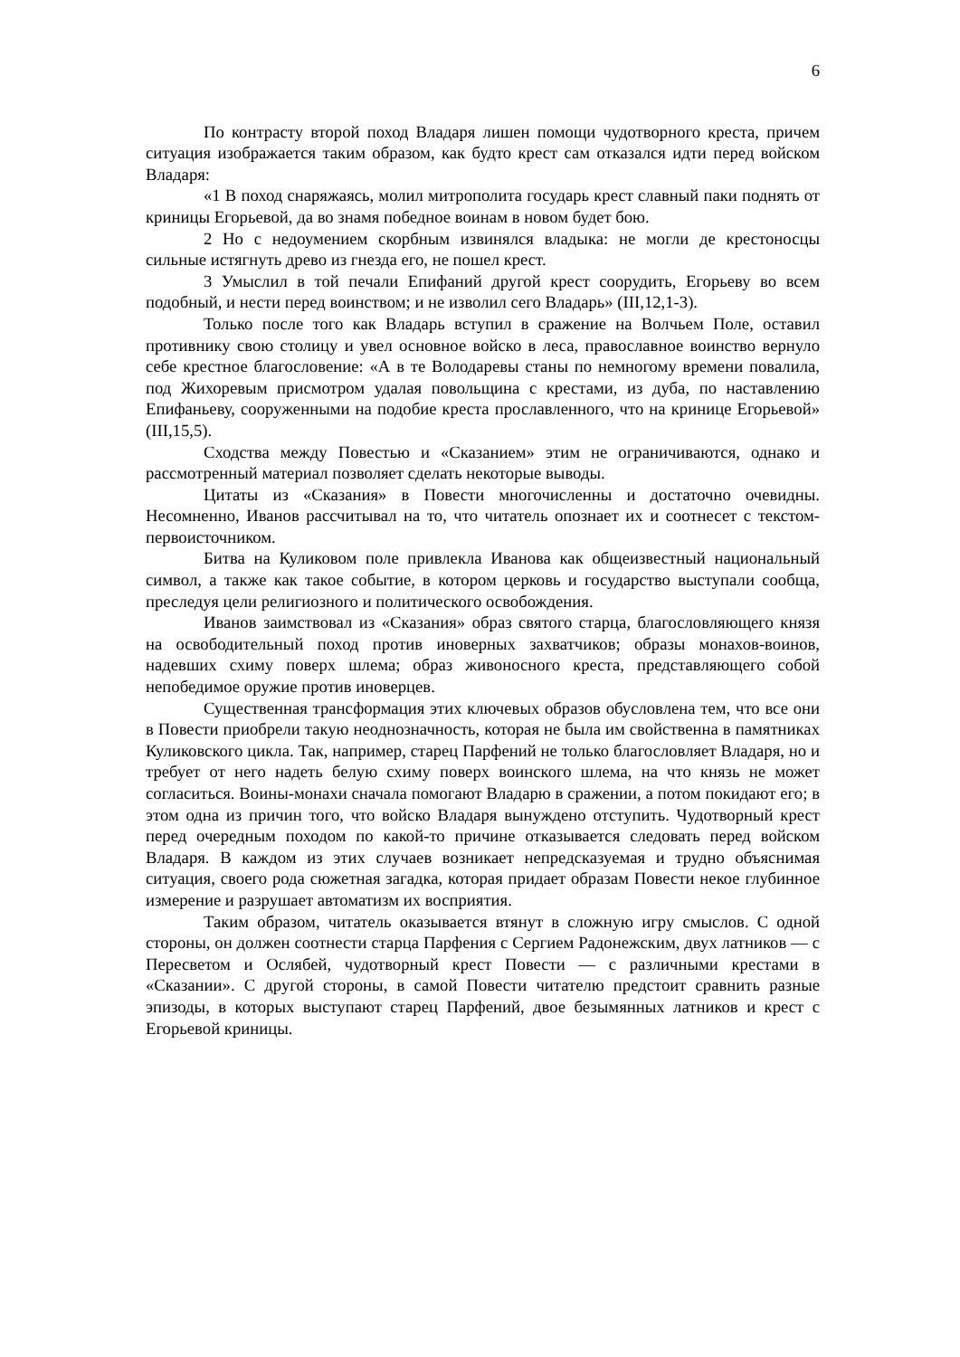6
По контрасту второй поход Владаря лишен помощи чудотворного креста, причем ситуация изображается таким образом, как будто крест сам отказался идти перед войском Владаря:
«1 В поход снаряжаясь, молил митрополита государь крест славный паки поднять от криницы Егорьевой, да во знамя победное воинам в новом будет бою.
2 Но с недоумением скорбным извинялся владыка: не могли де крестоносцы сильные истягнуть древо из гнезда его, не пошел крест.
3 Умыслил в той печали Епифаний другой крест соорудить, Егорьеву во всем подобный, и нести перед воинством; и не изволил сего Владарь» (III,12,1-3).
Только после того как Владарь вступил в сражение на Волчьем Поле, оставил противнику свою столицу и увел основное войско в леса, православное воинство вернуло себе крестное благословение: «А в те Володаревы станы по немногому времени повалила, под Жихоревым присмотром удалая повольщина с крестами, из дуба, по наставлению Епифаньеву, сооруженными на подобие креста прославленного, что на кринице Егорьевой» (III,15,5).
Сходства между Повестью и «Сказанием» этим не ограничиваются, однако и рассмотренный материал позволяет сделать некоторые выводы.
Цитаты из «Сказания» в Повести многочисленны и достаточно очевидны. Несомненно, Иванов рассчитывал на то, что читатель опознает их и соотнесет с текстом-первоисточником.
Битва на Куликовом поле привлекла Иванова как общеизвестный национальный символ, а также как такое событие, в котором церковь и государство выступали сообща, преследуя цели религиозного и политического освобождения.
Иванов заимствовал из «Сказания» образ святого старца, благословляющего князя на освободительный поход против иноверных захватчиков; образы монахов-воинов, надевших схиму поверх шлема; образ живоносного креста, представляющего собой непобедимое оружие против иноверцев.
Существенная трансформация этих ключевых образов обусловлена тем, что все они в Повести приобрели такую неоднозначность, которая не была им свойственна в памятниках Куликовского цикла. Так, например, старец Парфений не только благословляет Владаря, но и требует от него надеть белую схиму поверх воинского шлема, на что князь не может согласиться. Воины-монахи сначала помогают Владарю в сражении, а потом покидают его; в этом одна из причин того, что войско Владаря вынуждено отступить. Чудотворный крест перед очередным походом по какой-то причине отказывается следовать перед войском Владаря. В каждом из этих случаев возникает непредсказуемая и трудно объяснимая ситуация, своего рода сюжетная загадка, которая придает образам Повести некое глубинное измерение и разрушает автоматизм их восприятия.
Таким образом, читатель оказывается втянут в сложную игру смыслов. С одной стороны, он должен соотнести старца Парфения с Сергием Радонежским, двух латников — с Пересветом и Ослябей, чудотворный крест Повести — с различными крестами в «Сказании». С другой стороны, в самой Повести читателю предстоит сравнить разные эпизоды, в которых выступают старец Парфений, двое безымянных латников и крест с Егорьевой криницы.